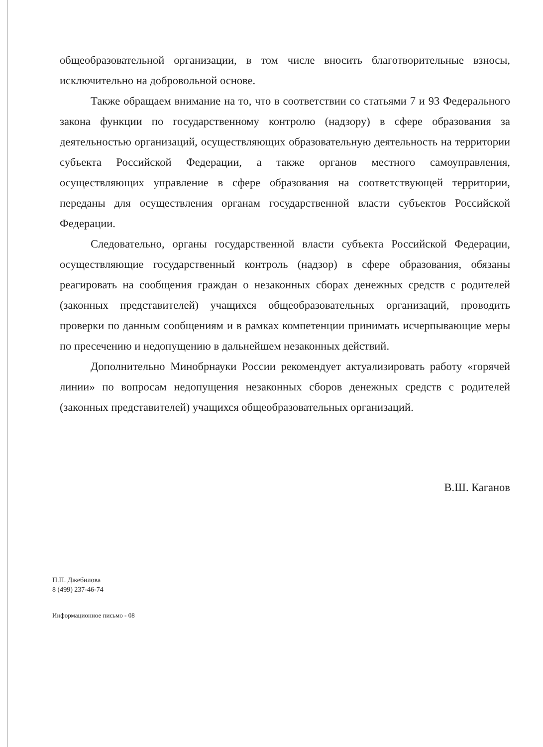общеобразовательной организации, в том числе вносить благотворительные взносы, исключительно на добровольной основе.
Также обращаем внимание на то, что в соответствии со статьями 7 и 93 Федерального закона функции по государственному контролю (надзору) в сфере образования за деятельностью организаций, осуществляющих образовательную деятельность на территории субъекта Российской Федерации, а также органов местного самоуправления, осуществляющих управление в сфере образования на соответствующей территории, переданы для осуществления органам государственной власти субъектов Российской Федерации.
Следовательно, органы государственной власти субъекта Российской Федерации, осуществляющие государственный контроль (надзор) в сфере образования, обязаны реагировать на сообщения граждан о незаконных сборах денежных средств с родителей (законных представителей) учащихся общеобразовательных организаций, проводить проверки по данным сообщениям и в рамках компетенции принимать исчерпывающие меры по пресечению и недопущению в дальнейшем незаконных действий.
Дополнительно Минобрнауки России рекомендует актуализировать работу «горячей линии» по вопросам недопущения незаконных сборов денежных средств с родителей (законных представителей) учащихся общеобразовательных организаций.
В.Ш. Каганов
П.П. Джебилова
8 (499) 237-46-74
Информационное письмо - 08